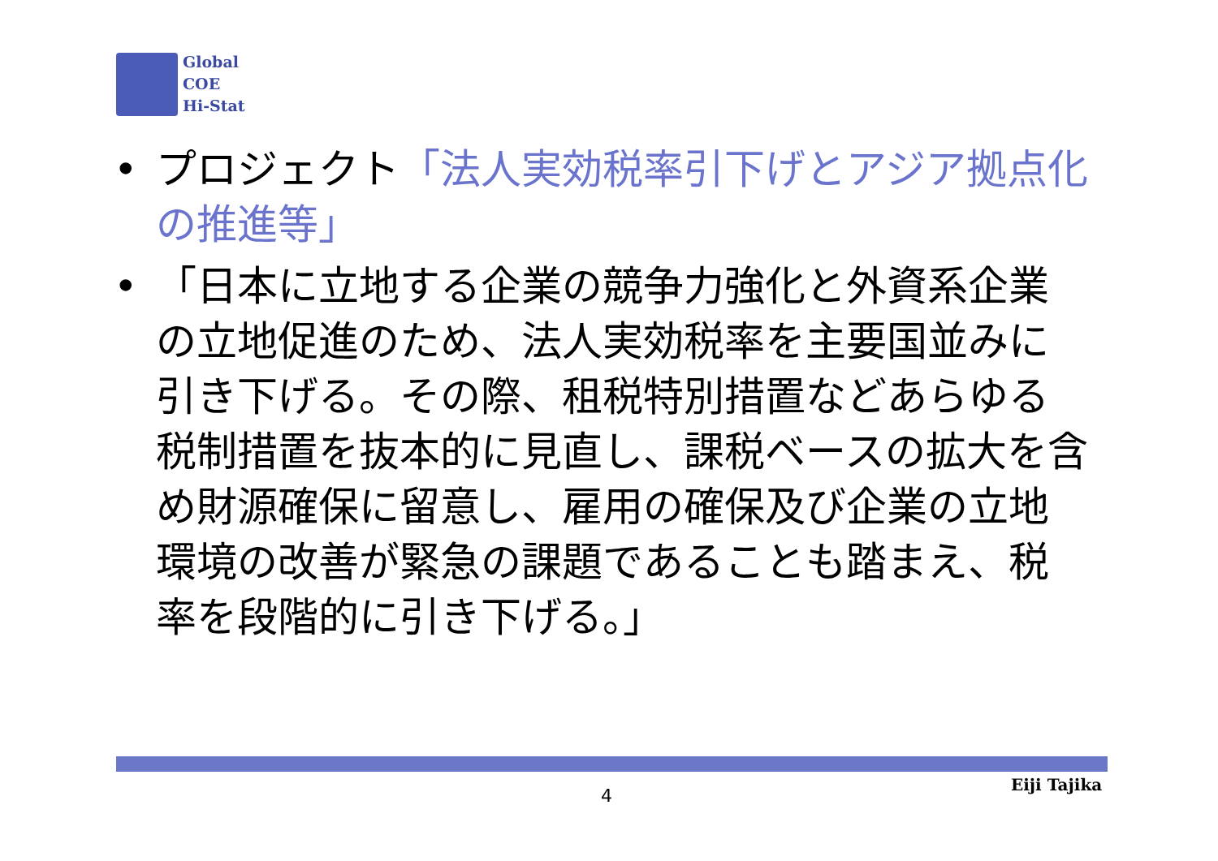Global
COE
Hi-Stat
• プロジェクト「法人実効税率引下げとアジア拠点化の推進等」
• 「日本に立地する企業の競争力強化と外資系企業の立地促進のため、法人実効税率を主要国並みに引き下げる。その際、租税特別措置などあらゆる税制措置を抜本的に見直し、課税ベースの拡大を含め財源確保に留意し、雇用の確保及び企業の立地環境の改善が緊急の課題であることも踏まえ、税率を段階的に引き下げる。」
4
Eiji Tajika